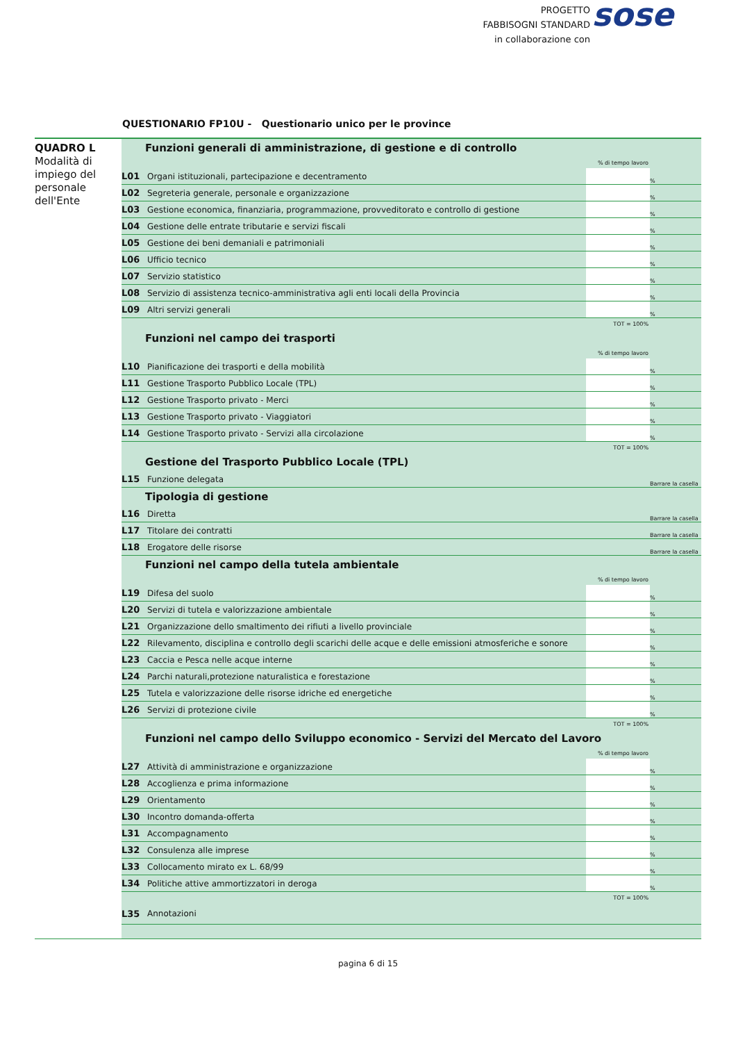PROGETTO
FABBISOGNI STANDARD
in collaborazione con
sose
QUESTIONARIO FP10U - Questionario unico per le province
QUADRO L
Modalità di impiego del personale dell'Ente
| Funzioni generali di amministrazione, di gestione e di controllo | | | |
| % di tempo lavoro | | | |
| L01 | Organi istituzionali, partecipazione e decentramento | | % |
| L02 | Segreteria generale, personale e organizzazione | | % |
| L03 | Gestione economica, finanziaria, programmazione, provveditorato e controllo di gestione | | % |
| L04 | Gestione delle entrate tributarie e servizi fiscali | | % |
| L05 | Gestione dei beni demaniali e patrimoniali | | % |
| L06 | Ufficio tecnico | | % |
| L07 | Servizio statistico | | % |
| L08 | Servizio di assistenza tecnico-amministrativa agli enti locali della Provincia | | % |
| L09 | Altri servizi generali | | % |
| TOT = 100% | | | |
| Funzioni nel campo dei trasporti | | | |
| % di tempo lavoro | | | |
| L10 | Pianificazione dei trasporti e della mobilità | | % |
| L11 | Gestione Trasporto Pubblico Locale (TPL) | | % |
| L12 | Gestione Trasporto privato - Merci | | % |
| L13 | Gestione Trasporto privato - Viaggiatori | | % |
| L14 | Gestione Trasporto privato - Servizi alla circolazione | | % |
| TOT = 100% | | | |
| Gestione del Trasporto Pubblico Locale (TPL) | | | |
| L15 | Funzione delegata | | Barrare la casella |
| Tipologia di gestione | | | |
| L16 | Diretta | | Barrare la casella |
| L17 | Titolare dei contratti | | Barrare la casella |
| L18 | Erogatore delle risorse | | Barrare la casella |
| Funzioni nel campo della tutela ambientale | | | |
| % di tempo lavoro | | | |
| L19 | Difesa del suolo | | % |
| L20 | Servizi di tutela e valorizzazione ambientale | | % |
| L21 | Organizzazione dello smaltimento dei rifiuti a livello provinciale | | % |
| L22 | Rilevamento, disciplina e controllo degli scarichi delle acque e delle emissioni atmosferiche e sonore | | % |
| L23 | Caccia e Pesca nelle acque interne | | % |
| L24 | Parchi naturali,protezione naturalistica e forestazione | | % |
| L25 | Tutela e valorizzazione delle risorse idriche ed energetiche | | % |
| L26 | Servizi di protezione civile | | % |
| TOT = 100% | | | |
| Funzioni nel campo dello Sviluppo economico - Servizi del Mercato del Lavoro | | | |
| % di tempo lavoro | | | |
| L27 | Attività di amministrazione e organizzazione | | % |
| L28 | Accoglienza e prima informazione | | % |
| L29 | Orientamento | | % |
| L30 | Incontro domanda-offerta | | % |
| L31 | Accompagnamento | | % |
| L32 | Consulenza alle imprese | | % |
| L33 | Collocamento mirato ex L. 68/99 | | % |
| L34 | Politiche attive ammortizzatori in deroga | | % |
| TOT = 100% | | | |
| L35 | Annotazioni | | |
pagina 6 di 15